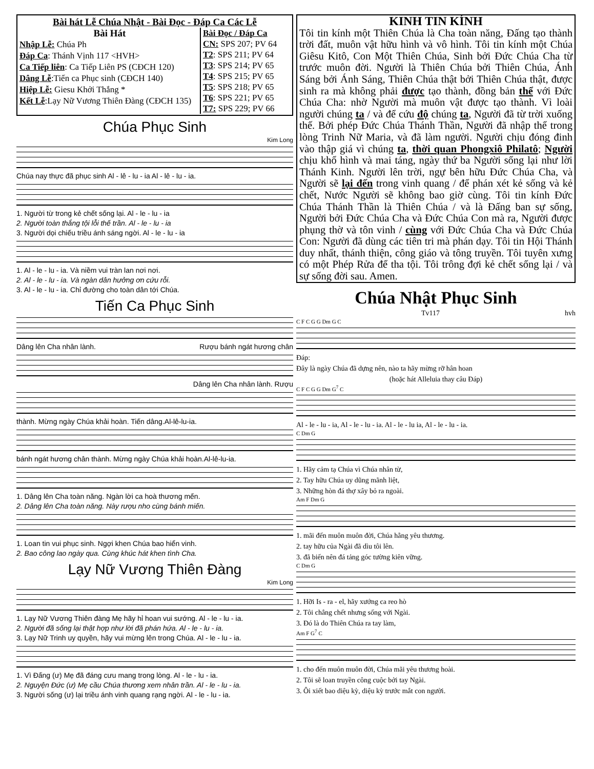Bài hát Lễ Chúa Nhật - Bài Đọc - Đáp Ca Các Lễ
Bài Hát
Nhập Lễ: Chúa Ph
Đáp Ca: Thánh Vịnh 117 <HVH>
Ca Tiếp liên: Ca Tiếp Liên PS (CĐCH 120)
Dâng Lễ:Tiến ca Phục sinh (CĐCH 140)
Hiệp Lễ: Giesu Khởi Thắng *
Kết Lễ:Lạy Nữ Vương Thiên Đàng (CĐCH 135)
Bài Đọc / Đáp Ca
CN: SPS 207; PV 64
T2: SPS 211; PV 64
T3: SPS 214; PV 65
T4: SPS 215; PV 65
T5: SPS 218; PV 65
T6: SPS 221; PV 65
T7: SPS 229; PV 66
Chúa Phục Sinh
Kim Long
Chúa nay thực đã phục sinh Al - lê - lu - ia Al - lê - lu - ia.
1. Người từ trong kẻ chết sống lại. Al - le - lu - ia
2. Người toàn thắng tội lỗi thế trần. Al - le - lu - ia
3. Người dọi chiếu triều ánh sáng ngời. Al - le - lu - ia
1. Al - le - lu - ia. Và niềm vui tràn lan nơi nơi.
2. Al - le - lu - ia. Và ngàn dân hưởng ơn cứu rỗi.
3. Al - le - lu - ia. Chỉ đường cho toàn dân tới Chúa.
Tiến Ca Phục Sinh
Dâng lên Cha nhân lành. Rượu bánh ngát hương chân
Dâng lên Cha nhân lành. Rượu
thành. Mừng ngày Chúa khải hoàn. Tiến dâng.Al-lê-lu-ia.
bánh ngát hương chân thành. Mừng ngày Chúa khải hoàn.Al-lê-lu-ia.
1. Dâng lên Cha toàn năng. Ngàn lời ca hoà thương mến.
2. Dâng lên Cha toàn năng. Này rượu nho cùng bánh miến.
1. Loan tin vui phục sinh. Ngợi khen Chúa bao hiển vinh.
2. Bao công lao ngày qua. Cùng khúc hát khen tình Cha.
Lạy Nữ Vương Thiên Đàng
Kim Long
1. Lạy Nữ Vương Thiên đàng Mẹ hãy hỉ hoan vui sướng. Al - le - lu - ia.
2. Người đã sống lại thật hợp như lời đã phán hứa. Al - le - lu - ia.
3. Lạy Nữ Trinh uy quyền, hãy vui mừng lên trong Chúa. Al - le - lu - ia.
1. Vì Đấng (ư) Mẹ đã đáng cưu mang trong lòng. Al - le - lu - ia.
2. Nguyện Đức (ư) Mẹ cầu Chúa thương xem nhân trần. Al - le - lu - ia.
3. Người sống (ư) lại triều ánh vinh quang rạng ngời. Al - le - lu - ia.
KINH TIN KÍNH
Tôi tin kính một Thiên Chúa là Cha toàn năng, Đấng tạo thành trời đất, muôn vật hữu hình và vô hình. Tôi tin kính một Chúa Giêsu Kitô, Con Một Thiên Chúa, Sinh bởi Đức Chúa Cha từ trước muôn đời. Người là Thiên Chúa bởi Thiên Chúa, Ánh Sáng bởi Ánh Sáng, Thiên Chúa thật bởi Thiên Chúa thật, được sinh ra mà không phải được tạo thành, đồng bản thể với Đức Chúa Cha: nhờ Người mà muôn vật được tạo thành. Vì loài người chúng ta / và để cứu độ chúng ta, Người đã từ trời xuống thế. Bởi phép Đức Chúa Thánh Thần, Người đã nhập thể trong lòng Trinh Nữ Maria, và đã làm người. Người chịu đóng đinh vào thập giá vì chúng ta, thời quan Phongxiô Philatô; Người chịu khổ hình và mai táng, ngày thứ ba Người sống lại như lời Thánh Kinh. Người lên trời, ngự bên hữu Đức Chúa Cha, và Người sẽ lại đến trong vinh quang / để phán xét kẻ sống và kẻ chết, Nước Người sẽ không bao giờ cùng. Tôi tin kính Đức Chúa Thánh Thần là Thiên Chúa / và là Đấng ban sự sống, Người bởi Đức Chúa Cha và Đức Chúa Con mà ra, Người được phụng thờ và tôn vinh / cùng với Đức Chúa Cha và Đức Chúa Con: Người đã dùng các tiên tri mà phán dạy. Tôi tin Hội Thánh duy nhất, thánh thiện, công giáo và tông truyền. Tôi tuyên xưng có một Phép Rửa để tha tội. Tôi trông đợi kẻ chết sống lại / và sự sống đời sau. Amen.
Chúa Nhật Phục Sinh
Tv117 hvh
C F C G G Dm G C
Đáp:
Đây là ngày Chúa đã dựng nên, nào ta hãy mừng rỡ hân hoan
(hoặc hát Alleluia thay câu Đáp)
C F C G G Dm G<sup>7</sup> C
Al - le - lu - ia, Al - le - lu - ia. Al - le - lu ia, Al - le - lu - ia.
C Dm G
1. Hãy cảm tạ Chúa vì Chúa nhân từ,
2. Tay hữu Chúa uy dũng mãnh liệt,
3. Những hòn đá thợ xây bỏ ra ngoài.
Am F Dm G
1. mãi đến muôn muôn đời, Chúa hằng yêu thương.
2. tay hữu của Ngài đã dìu tôi lên.
3. đã biến nên đá tảng góc tường kiên vững.
C Dm G
1. Hỡi Is - ra - el, hãy xướng ca reo hò
2. Tôi chẳng chết nhưng sống với Ngài.
3. Đó là do Thiên Chúa ra tay làm,
Am F G<sup>7</sup> C
1. cho đến muôn muôn đời, Chúa mãi yêu thương hoài.
2. Tôi sẽ loan truyền công cuộc bởi tay Ngài.
3. Ôi xiết bao diệu kỳ, diệu kỳ trước mắt con người.